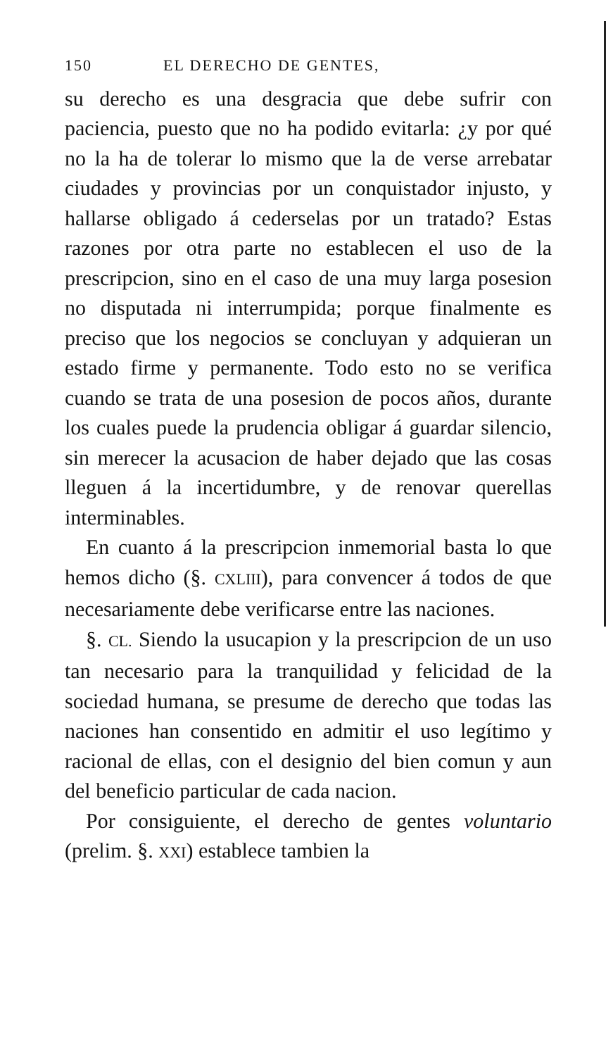150 EL DERECHO DE GENTES,
su derecho es una desgracia que debe sufrir con paciencia, puesto que no ha podido evitarla: ¿y por qué no la ha de tolerar lo mismo que la de verse arrebatar ciudades y provincias por un conquistador injusto, y hallarse obligado á cederselas por un tratado? Estas razones por otra parte no establecen el uso de la prescripcion, sino en el caso de una muy larga posesion no disputada ni interrumpida; porque finalmente es preciso que los negocios se concluyan y adquieran un estado firme y permanente. Todo esto no se verifica cuando se trata de una posesion de pocos años, durante los cuales puede la prudencia obligar á guardar silencio, sin merecer la acusacion de haber dejado que las cosas lleguen á la incertidumbre, y de renovar querellas interminables.
En cuanto á la prescripcion inmemorial basta lo que hemos dicho (§. CXLIII), para convencer á todos de que necesariamente debe verificarse entre las naciones.
§. CL. Siendo la usucapion y la prescripcion de un uso tan necesario para la tranquilidad y felicidad de la sociedad humana, se presume de derecho que todas las naciones han consentido en admitir el uso legítimo y racional de ellas, con el designio del bien comun y aun del beneficio particular de cada nacion.
Por consiguiente, el derecho de gentes voluntario (prelim. §. XXI) establece tambien la